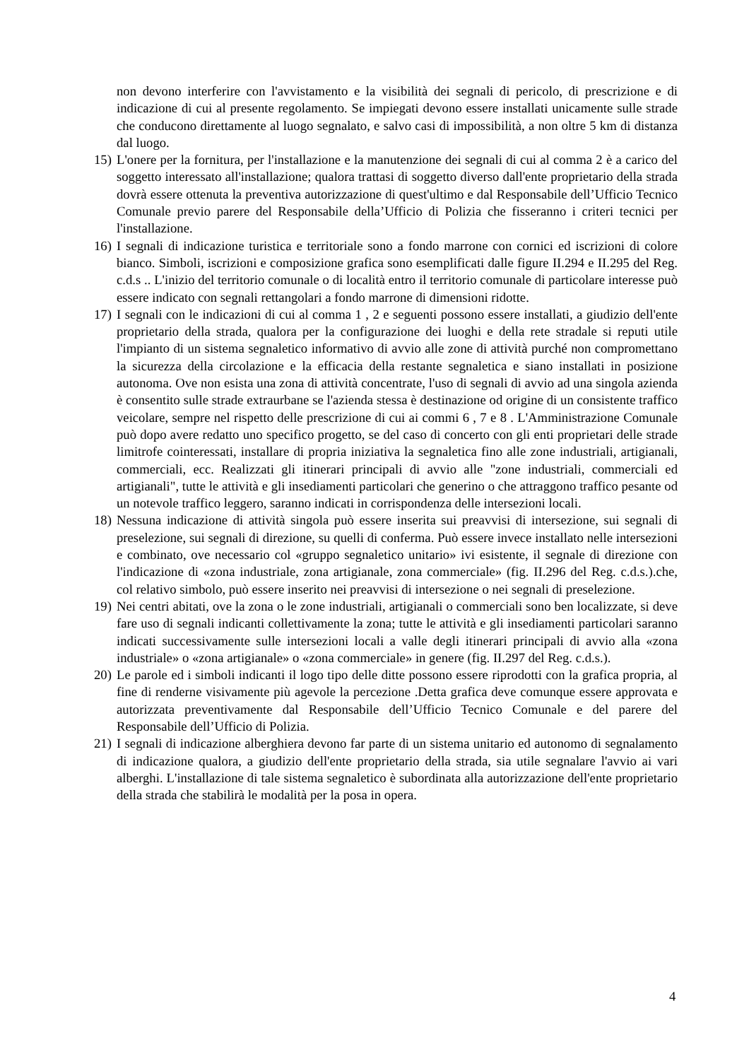non devono interferire con l'avvistamento e la visibilità dei segnali di pericolo, di prescrizione e di indicazione di cui al presente regolamento. Se impiegati devono essere installati unicamente sulle strade che conducono direttamente al luogo segnalato, e salvo casi di impossibilità, a non oltre 5 km di distanza dal luogo.
15)
L'onere per la fornitura, per l'installazione e la manutenzione dei segnali di cui al comma 2 è a carico del soggetto interessato all'installazione; qualora trattasi di soggetto diverso dall'ente proprietario della strada dovrà essere ottenuta la preventiva autorizzazione di quest'ultimo e dal Responsabile dell’Ufficio Tecnico Comunale previo parere del Responsabile della’Ufficio di Polizia che fisseranno i criteri tecnici per l'installazione.
16)
I segnali di indicazione turistica e territoriale sono a fondo marrone con cornici ed iscrizioni di colore bianco. Simboli, iscrizioni e composizione grafica sono esemplificati dalle figure II.294 e II.295 del Reg. c.d.s .. L'inizio del territorio comunale o di località entro il territorio comunale di particolare interesse può essere indicato con segnali rettangolari a fondo marrone di dimensioni ridotte.
17)
I segnali con le indicazioni di cui al comma 1 , 2 e seguenti possono essere installati, a giudizio dell'ente proprietario della strada, qualora per la configurazione dei luoghi e della rete stradale si reputi utile l'impianto di un sistema segnaletico informativo di avvio alle zone di attività purché non compromettano la sicurezza della circolazione e la efficacia della restante segnaletica e siano installati in posizione autonoma. Ove non esista una zona di attività concentrate, l'uso di segnali di avvio ad una singola azienda è consentito sulle strade extraurbane se l'azienda stessa è destinazione od origine di un consistente traffico veicolare, sempre nel rispetto delle prescrizione di cui ai commi 6 , 7 e 8 . L'Amministrazione Comunale può dopo avere redatto uno specifico progetto, se del caso di concerto con gli enti proprietari delle strade limitrofe cointeressati, installare di propria iniziativa la segnaletica fino alle zone industriali, artigianali, commerciali, ecc. Realizzati gli itinerari principali di avvio alle "zone industriali, commerciali ed artigianali", tutte le attività e gli insediamenti particolari che generino o che attraggono traffico pesante od un notevole traffico leggero, saranno indicati in corrispondenza delle intersezioni locali.
18)
Nessuna indicazione di attività singola può essere inserita sui preavvisi di intersezione, sui segnali di preselezione, sui segnali di direzione, su quelli di conferma. Può essere invece installato nelle intersezioni e combinato, ove necessario col «gruppo segnaletico unitario» ivi esistente, il segnale di direzione con l'indicazione di «zona industriale, zona artigianale, zona commerciale» (fig. II.296 del Reg. c.d.s.).che, col relativo simbolo, può essere inserito nei preavvisi di intersezione o nei segnali di preselezione.
19)
Nei centri abitati, ove la zona o le zone industriali, artigianali o commerciali sono ben localizzate, si deve fare uso di segnali indicanti collettivamente la zona; tutte le attività e gli insediamenti particolari saranno indicati successivamente sulle intersezioni locali a valle degli itinerari principali di avvio alla «zona industriale» o «zona artigianale» o «zona commerciale» in genere (fig. II.297 del Reg. c.d.s.).
20)
Le parole ed i simboli indicanti il logo tipo delle ditte possono essere riprodotti con la grafica propria, al fine di renderne visivamente più agevole la percezione .Detta grafica deve comunque essere approvata e autorizzata preventivamente dal Responsabile dell’Ufficio Tecnico Comunale e del parere del Responsabile dell’Ufficio di Polizia.
21)
I segnali di indicazione alberghiera devono far parte di un sistema unitario ed autonomo di segnalamento di indicazione qualora, a giudizio dell'ente proprietario della strada, sia utile segnalare l'avvio ai vari alberghi. L'installazione di tale sistema segnaletico è subordinata alla autorizzazione dell'ente proprietario della strada che stabilirà le modalità per la posa in opera.
4